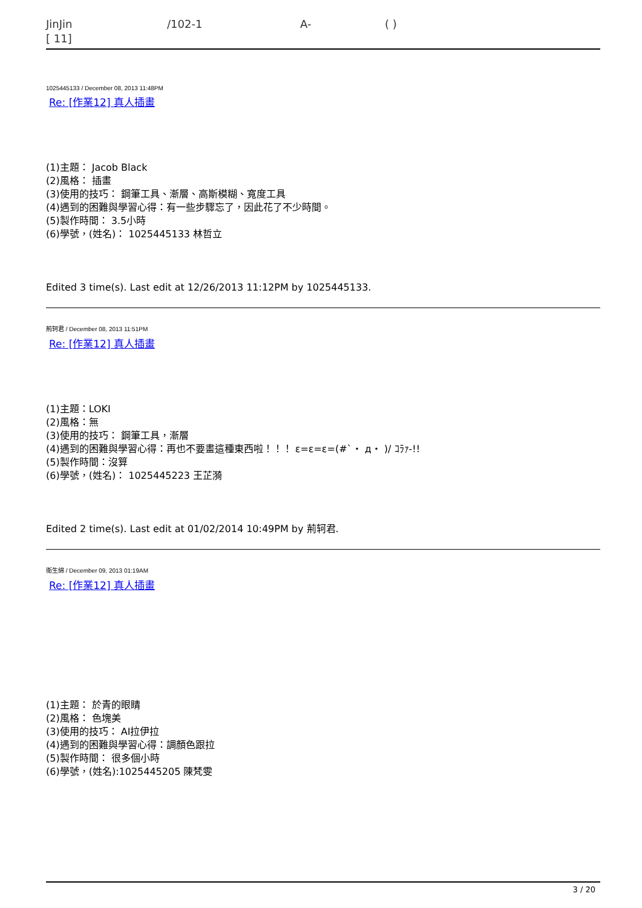JinJin /102-1 A- ( )
[ 11]
1025445133 / December 08, 2013 11:48PM
Re: [作業12] 真人插畫
(1)主題： Jacob Black
(2)風格： 插畫
(3)使用的技巧： 鋼筆工具、漸層、高斯模糊、寬度工具
(4)遇到的困難與學習心得：有一些步驟忘了，因此花了不少時間。
(5)製作時間： 3.5小時
(6)學號，(姓名)： 1025445133 林哲立
Edited 3 time(s). Last edit at 12/26/2013 11:12PM by 1025445133.
荊轲君 / December 08, 2013 11:51PM
Re: [作業12] 真人插畫
(1)主題：LOKI
(2)風格：無
(3)使用的技巧： 鋼筆工具，漸層
(4)遇到的困難與學習心得：再也不要畫這種東西啦！！！ ε=ε=ε=(#`・ д・ )/ ｺﾗｧ-!!
(5)製作時間：沒算
(6)學號，(姓名)： 1025445223 王芷漪
Edited 2 time(s). Last edit at 01/02/2014 10:49PM by 荊轲君.
衛生綿 / December 09, 2013 01:19AM
Re: [作業12] 真人插畫
(1)主題： 於青的眼睛
(2)風格： 色塊美
(3)使用的技巧： AI拉伊拉
(4)遇到的困難與學習心得：調顏色跟拉
(5)製作時間： 很多個小時
(6)學號，(姓名):1025445205 陳梵雯
3 / 20